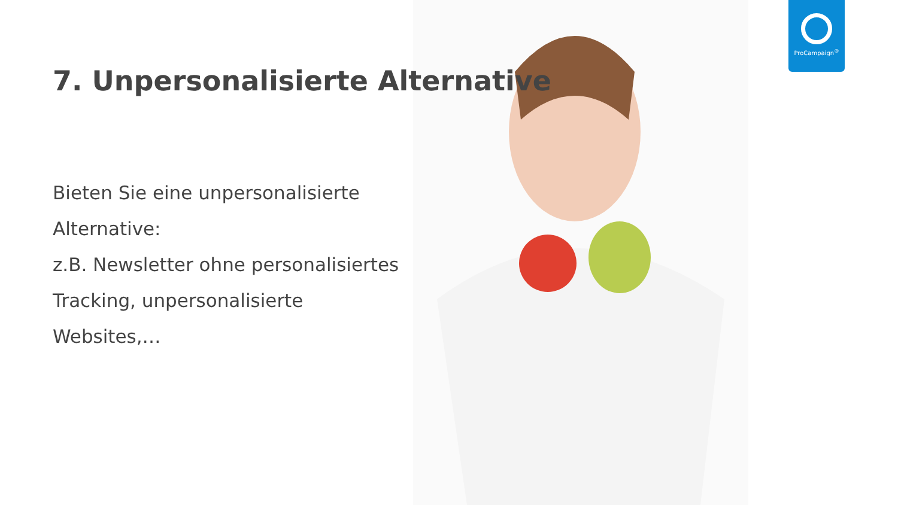ProCampaign<sup>®</sup>
7. Unpersonalisierte Alternative
Bieten Sie eine unpersonalisierte
Alternative:
z.B. Newsletter ohne personalisiertes
Tracking, unpersonalisierte Websites,…